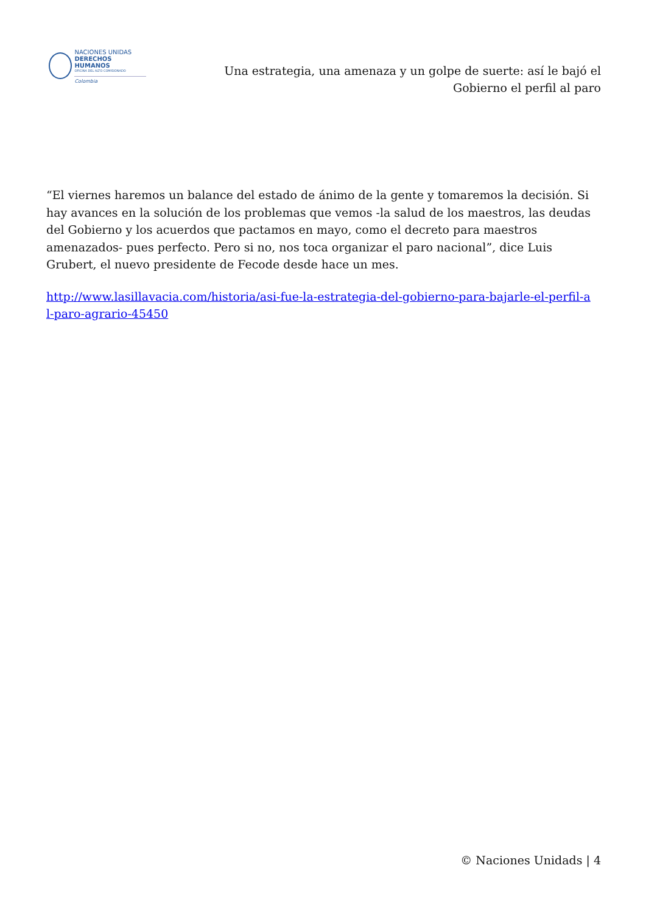NACIONES UNIDAS
DERECHOS HUMANOS
OFICINA DEL ALTO COMISIONADO
Colombia
Una estrategia, una amenaza y un golpe de suerte: así le bajó el Gobierno el perfil al paro
“El viernes haremos un balance del estado de ánimo de la gente y tomaremos la decisión. Si hay avances en la solución de los problemas que vemos -la salud de los maestros, las deudas del Gobierno y los acuerdos que pactamos en mayo, como el decreto para maestros amenazados- pues perfecto. Pero si no, nos toca organizar el paro nacional”, dice Luis Grubert, el nuevo presidente de Fecode desde hace un mes.
http://www.lasillavacia.com/historia/asi-fue-la-estrategia-del-gobierno-para-bajarle-el-perfil-a l-paro-agrario-45450
© Naciones Unidads | 4